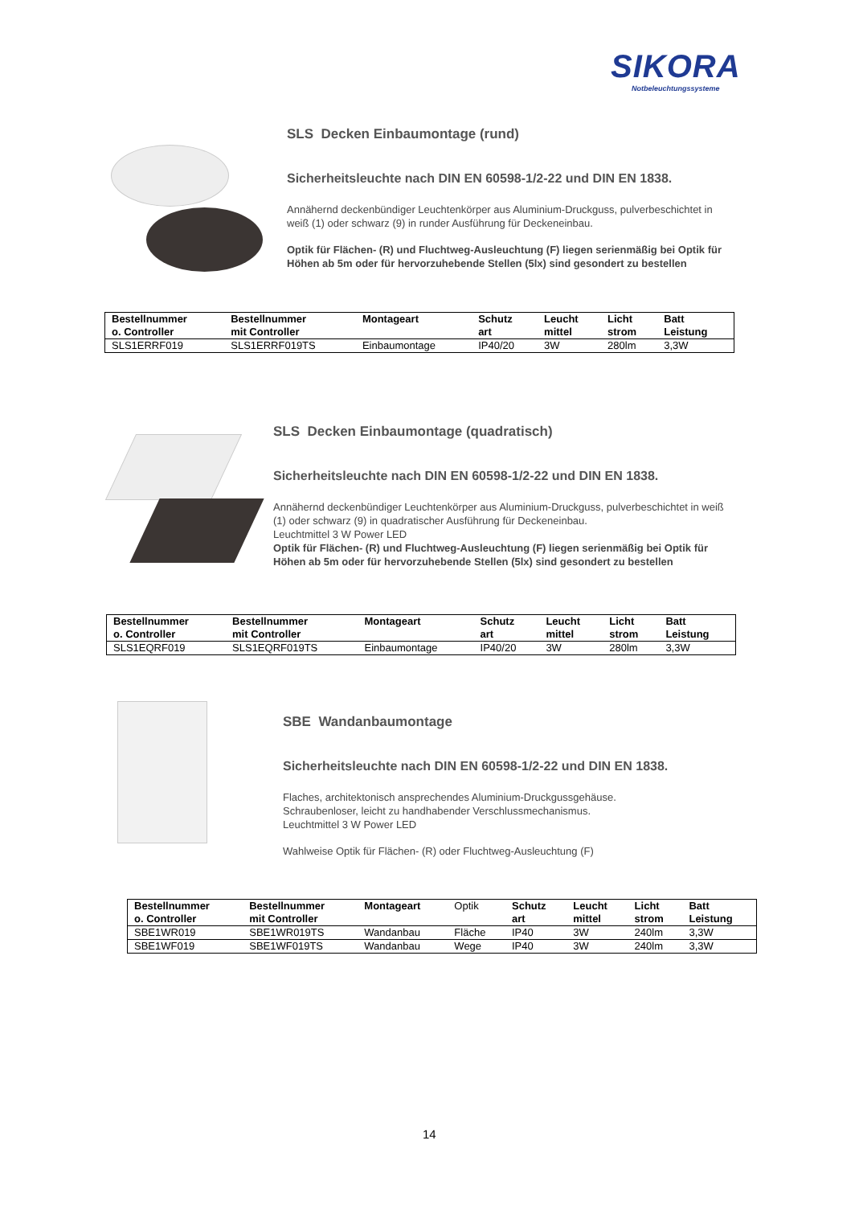SIKORA
Notbeleuchtungssysteme
SLS Decken Einbaumontage (rund)
Sicherheitsleuchte nach DIN EN 60598-1/2-22 und DIN EN 1838.
Annähernd deckenbündiger Leuchtenkörper aus Aluminium-Druckguss, pulverbeschichtet in weiß (1) oder schwarz (9) in runder Ausführung für Deckeneinbau.
Optik für Flächen- (R) und Fluchtweg-Ausleuchtung (F) liegen serienmäßig bei Optik für Höhen ab 5m oder für hervorzuhebende Stellen (5lx) sind gesondert zu bestellen
| Bestellnummer o. Controller | Bestellnummer mit Controller | Montageart | Schutz art | Leucht mittel | Licht strom | Batt Leistung |
| --- | --- | --- | --- | --- | --- | --- |
| SLS1ERRF019 | SLS1ERRF019TS | Einbaumontage | IP40/20 | 3W | 280lm | 3,3W |
SLS Decken Einbaumontage (quadratisch)
Sicherheitsleuchte nach DIN EN 60598-1/2-22 und DIN EN 1838.
Annähernd deckenbündiger Leuchtenkörper aus Aluminium-Druckguss, pulverbeschichtet in weiß (1) oder schwarz (9) in quadratischer Ausführung für Deckeneinbau.
Leuchtmittel 3 W Power LED
Optik für Flächen- (R) und Fluchtweg-Ausleuchtung (F) liegen serienmäßig bei Optik für Höhen ab 5m oder für hervorzuhebende Stellen (5lx) sind gesondert zu bestellen
| Bestellnummer o. Controller | Bestellnummer mit Controller | Montageart | Schutz art | Leucht mittel | Licht strom | Batt Leistung |
| --- | --- | --- | --- | --- | --- | --- |
| SLS1EQRF019 | SLS1EQRF019TS | Einbaumontage | IP40/20 | 3W | 280lm | 3,3W |
SBE Wandanbaumontage
Sicherheitsleuchte nach DIN EN 60598-1/2-22 und DIN EN 1838.
Flaches, architektonisch ansprechendes Aluminium-Druckgussgehäuse.
Schraubenloser, leicht zu handhabender Verschlussmechanismus.
Leuchtmittel 3 W Power LED
Wahlweise Optik für Flächen- (R) oder Fluchtweg-Ausleuchtung (F)
| Bestellnummer o. Controller | Bestellnummer mit Controller | Montageart | Optik | Schutz art | Leucht mittel | Licht strom | Batt Leistung |
| --- | --- | --- | --- | --- | --- | --- | --- |
| SBE1WR019 | SBE1WR019TS | Wandanbau | Fläche | IP40 | 3W | 240lm | 3,3W |
| SBE1WF019 | SBE1WF019TS | Wandanbau | Wege | IP40 | 3W | 240lm | 3,3W |
14